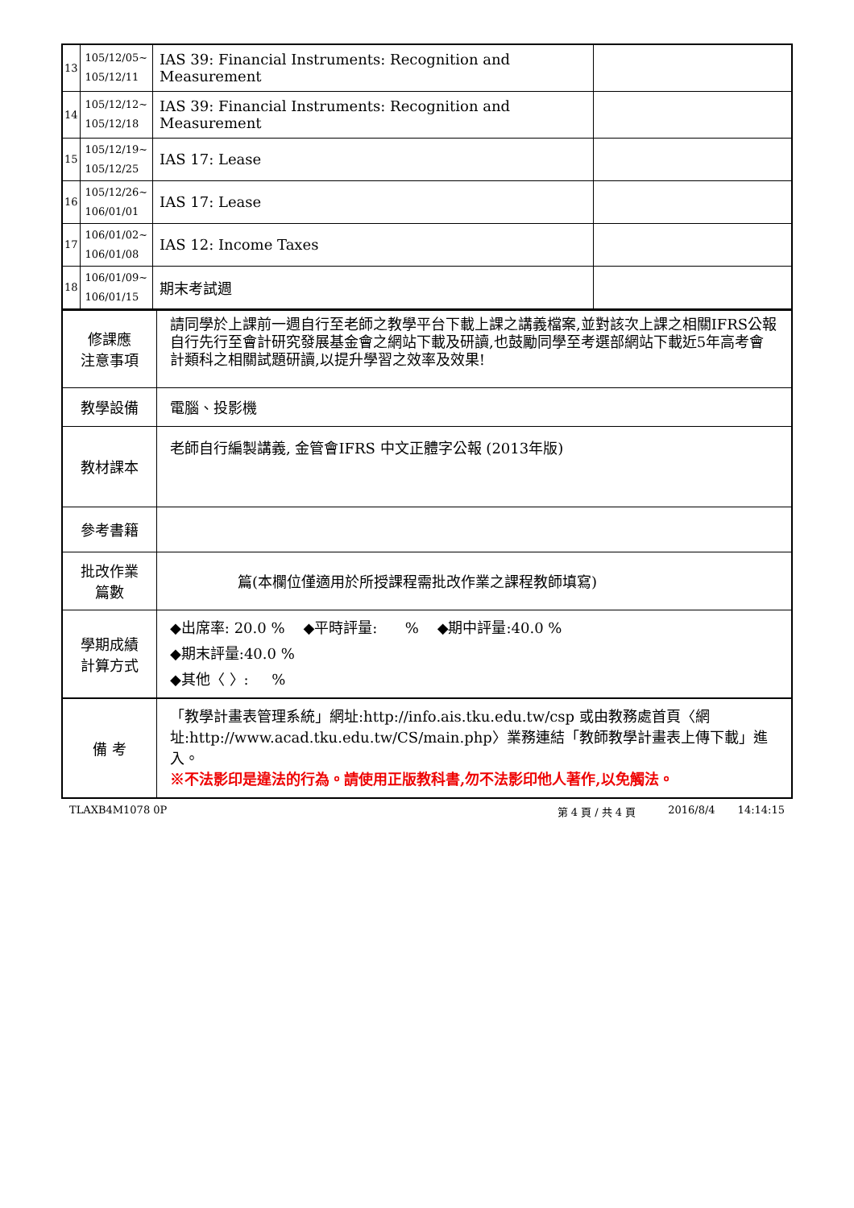| 13 | 105/12/05~ 105/12/11 | IAS 39: Financial Instruments: Recognition and Measurement | |
| 14 | 105/12/12~ 105/12/18 | IAS 39: Financial Instruments: Recognition and Measurement | |
| 15 | 105/12/19~ 105/12/25 | IAS 17: Lease | |
| 16 | 105/12/26~ 106/01/01 | IAS 17: Lease | |
| 17 | 106/01/02~ 106/01/08 | IAS 12: Income Taxes | |
| 18 | 106/01/09~ 106/01/15 | 期末考試週 | |
| 修課應 注意事項 | 請同學於上課前一週自行至老師之教學平台下載上課之講義檔案,並對該次上課之相關IFRS公報自行先行至會計研究發展基金會之網站下載及研讀,也鼓勵同學至考選部網站下載近5年高考會計類科之相關試題研讀,以提升學習之效率及效果! |
| 教學設備 | 電腦、投影機 |
| 教材課本 | 老師自行編製講義, 金管會IFRS 中文正體字公報 (2013年版) |
| 參考書籍 | |
| 批改作業 篇數 | 篇(本欄位僅適用於所授課程需批改作業之課程教師填寫) |
| 學期成績 計算方式 | ◆出席率: 20.0 % ◆平時評量: % ◆期中評量:40.0 % ◆期末評量:40.0 % ◆其他〈 〉: % |
| 備 考 | 「教學計畫表管理系統」網址: http://info.ais.tku.edu.tw/csp 或由教務處首頁〈網址: http://www.acad.tku.edu.tw/CS/main.php 〉業務連結「教師教學計畫表上傳下載」進入。 ※不法影印是違法的行為。請使用正版教科書,勿不法影印他人著作,以免觸法。 |
TLAXB4M1078 0P 第 4 頁 / 共 4 頁 2016/8/4 14:14:15